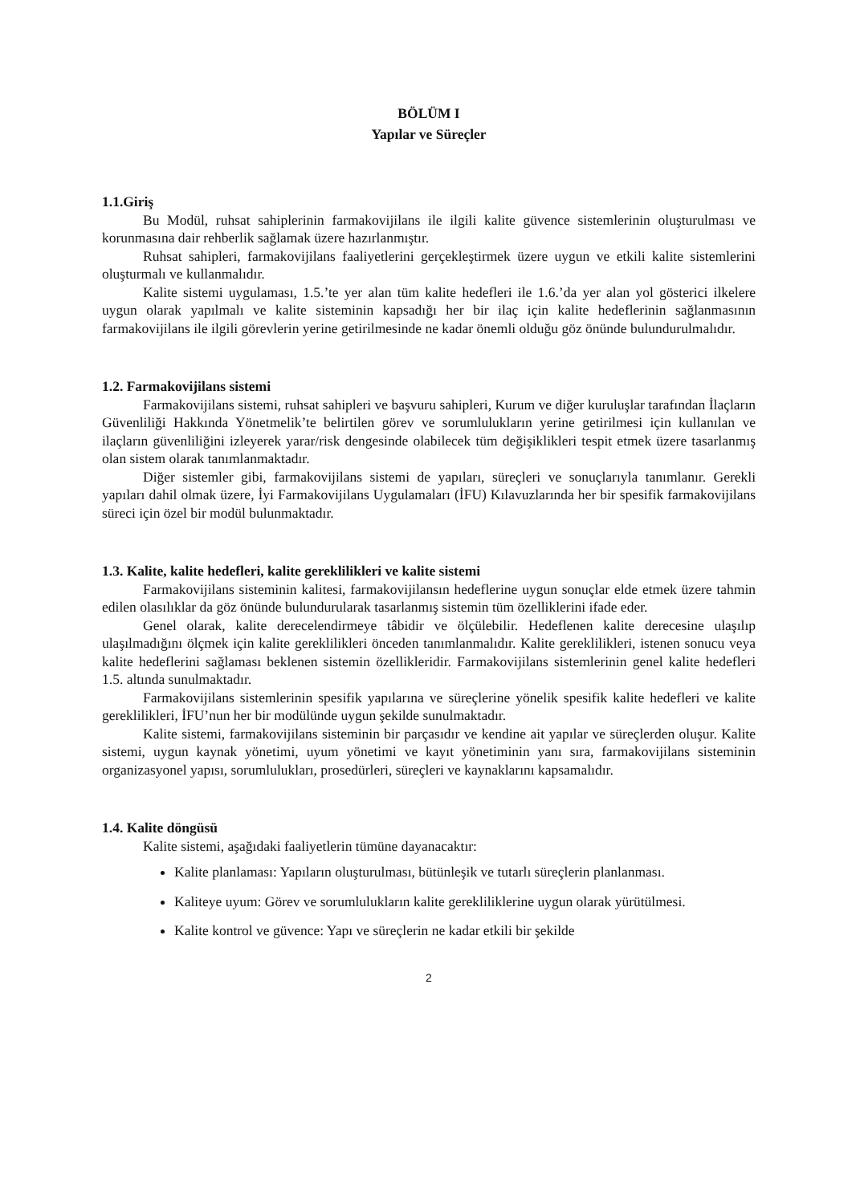BÖLÜM I
Yapılar ve Süreçler
1.1.Giriş
Bu Modül, ruhsat sahiplerinin farmakovijilans ile ilgili kalite güvence sistemlerinin oluşturulması ve korunmasına dair rehberlik sağlamak üzere hazırlanmıştır.
Ruhsat sahipleri, farmakovijilans faaliyetlerini gerçekleştirmek üzere uygun ve etkili kalite sistemlerini oluşturmalı ve kullanmalıdır.
Kalite sistemi uygulaması, 1.5.’te yer alan tüm kalite hedefleri ile 1.6.’da yer alan yol gösterici ilkelere uygun olarak yapılmalı ve kalite sisteminin kapsadığı her bir ilaç için kalite hedeflerinin sağlanmasının farmakovijilans ile ilgili görevlerin yerine getirilmesinde ne kadar önemli olduğu göz önünde bulundurulmalıdır.
1.2. Farmakovijilans sistemi
Farmakovijilans sistemi, ruhsat sahipleri ve başvuru sahipleri, Kurum ve diğer kuruluşlar tarafından İlaçların Güvenliliği Hakkında Yönetmelik’te belirtilen görev ve sorumlulukların yerine getirilmesi için kullanılan ve ilaçların güvenliliğini izleyerek yarar/risk dengesinde olabilecek tüm değişiklikleri tespit etmek üzere tasarlanmış olan sistem olarak tanımlanmaktadır.
Diğer sistemler gibi, farmakovijilans sistemi de yapıları, süreçleri ve sonuçlarıyla tanımlanır. Gerekli yapıları dahil olmak üzere, İyi Farmakovijilans Uygulamaları (İFU) Kılavuzlarında her bir spesifik farmakovijilans süreci için özel bir modül bulunmaktadır.
1.3. Kalite, kalite hedefleri, kalite gereklilikleri ve kalite sistemi
Farmakovijilans sisteminin kalitesi, farmakovijilansın hedeflerine uygun sonuçlar elde etmek üzere tahmin edilen olasılıklar da göz önünde bulundurularak tasarlanmış sistemin tüm özelliklerini ifade eder.
Genel olarak, kalite derecelendirmeye tâbidir ve ölçülebilir. Hedeflenen kalite derecesine ulaşılıp ulaşılmadığını ölçmek için kalite gereklilikleri önceden tanımlanmalıdır. Kalite gereklilikleri, istenen sonucu veya kalite hedeflerini sağlaması beklenen sistemin özellikleridir. Farmakovijilans sistemlerinin genel kalite hedefleri 1.5. altında sunulmaktadır.
Farmakovijilans sistemlerinin spesifik yapılarına ve süreçlerine yönelik spesifik kalite hedefleri ve kalite gereklilikleri, İFU’nun her bir modülünde uygun şekilde sunulmaktadır.
Kalite sistemi, farmakovijilans sisteminin bir parçasıdır ve kendine ait yapılar ve süreçlerden oluşur. Kalite sistemi, uygun kaynak yönetimi, uyum yönetimi ve kayıt yönetiminin yanı sıra, farmakovijilans sisteminin organizasyonel yapısı, sorumlulukları, prosedürleri, süreçleri ve kaynaklarını kapsamalıdır.
1.4. Kalite döngüsü
Kalite sistemi, aşağıdaki faaliyetlerin tümüne dayanacaktır:
Kalite planlaması: Yapıların oluşturulması, bütünleşik ve tutarlı süreçlerin planlanması.
Kaliteye uyum: Görev ve sorumlulukların kalite gerekliliklerine uygun olarak yürütülmesi.
Kalite kontrol ve güvence: Yapı ve süreçlerin ne kadar etkili bir şekilde
2